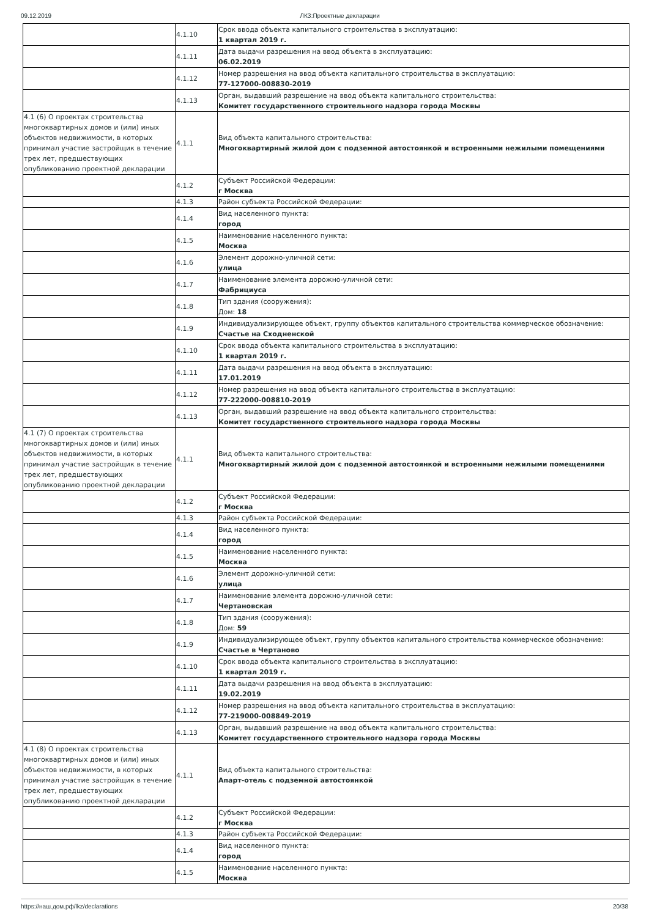09.12.2019 ЛКЗ:Проектные декларации
| | 4.1.10 | Срок ввода объекта капитального строительства в эксплуатацию: 1 квартал 2019 г. |
| | 4.1.11 | Дата выдачи разрешения на ввод объекта в эксплуатацию: 06.02.2019 |
| | 4.1.12 | Номер разрешения на ввод объекта капитального строительства в эксплуатацию: 77-127000-008830-2019 |
| | 4.1.13 | Орган, выдавший разрешение на ввод объекта капитального строительства: Комитет государственного строительного надзора города Москвы |
| 4.1 (6) О проектах строительства многоквартирных домов и (или) иных объектов недвижимости, в которых принимал участие застройщик в течение трех лет, предшествующих опубликованию проектной декларации | 4.1.1 | Вид объекта капитального строительства: Многоквартирный жилой дом с подземной автостоянкой и встроенными нежилыми помещениями |
| | 4.1.2 | Субъект Российской Федерации: г Москва |
| | 4.1.3 | Район субъекта Российской Федерации: |
| | 4.1.4 | Вид населенного пункта: город |
| | 4.1.5 | Наименование населенного пункта: Москва |
| | 4.1.6 | Элемент дорожно-уличной сети: улица |
| | 4.1.7 | Наименование элемента дорожно-уличной сети: Фабрициуса |
| | 4.1.8 | Тип здания (сооружения): Дом: 18 |
| | 4.1.9 | Индивидуализирующее объект, группу объектов капитального строительства коммерческое обозначение: Счастье на Сходненской |
| | 4.1.10 | Срок ввода объекта капитального строительства в эксплуатацию: 1 квартал 2019 г. |
| | 4.1.11 | Дата выдачи разрешения на ввод объекта в эксплуатацию: 17.01.2019 |
| | 4.1.12 | Номер разрешения на ввод объекта капитального строительства в эксплуатацию: 77-222000-008810-2019 |
| | 4.1.13 | Орган, выдавший разрешение на ввод объекта капитального строительства: Комитет государственного строительного надзора города Москвы |
| 4.1 (7) О проектах строительства многоквартирных домов и (или) иных объектов недвижимости, в которых принимал участие застройщик в течение трех лет, предшествующих опубликованию проектной декларации | 4.1.1 | Вид объекта капитального строительства: Многоквартирный жилой дом с подземной автостоянкой и встроенными нежилыми помещениями |
| | 4.1.2 | Субъект Российской Федерации: г Москва |
| | 4.1.3 | Район субъекта Российской Федерации: |
| | 4.1.4 | Вид населенного пункта: город |
| | 4.1.5 | Наименование населенного пункта: Москва |
| | 4.1.6 | Элемент дорожно-уличной сети: улица |
| | 4.1.7 | Наименование элемента дорожно-уличной сети: Чертановская |
| | 4.1.8 | Тип здания (сооружения): Дом: 59 |
| | 4.1.9 | Индивидуализирующее объект, группу объектов капитального строительства коммерческое обозначение: Счастье в Чертаново |
| | 4.1.10 | Срок ввода объекта капитального строительства в эксплуатацию: 1 квартал 2019 г. |
| | 4.1.11 | Дата выдачи разрешения на ввод объекта в эксплуатацию: 19.02.2019 |
| | 4.1.12 | Номер разрешения на ввод объекта капитального строительства в эксплуатацию: 77-219000-008849-2019 |
| | 4.1.13 | Орган, выдавший разрешение на ввод объекта капитального строительства: Комитет государственного строительного надзора города Москвы |
| 4.1 (8) О проектах строительства многоквартирных домов и (или) иных объектов недвижимости, в которых принимал участие застройщик в течение трех лет, предшествующих опубликованию проектной декларации | 4.1.1 | Вид объекта капитального строительства: Апарт-отель с подземной автостоянкой |
| | 4.1.2 | Субъект Российской Федерации: г Москва |
| | 4.1.3 | Район субъекта Российской Федерации: |
| | 4.1.4 | Вид населенного пункта: город |
| | 4.1.5 | Наименование населенного пункта: Москва |
https://наш.дом.рф/lkz/declarations 20/38